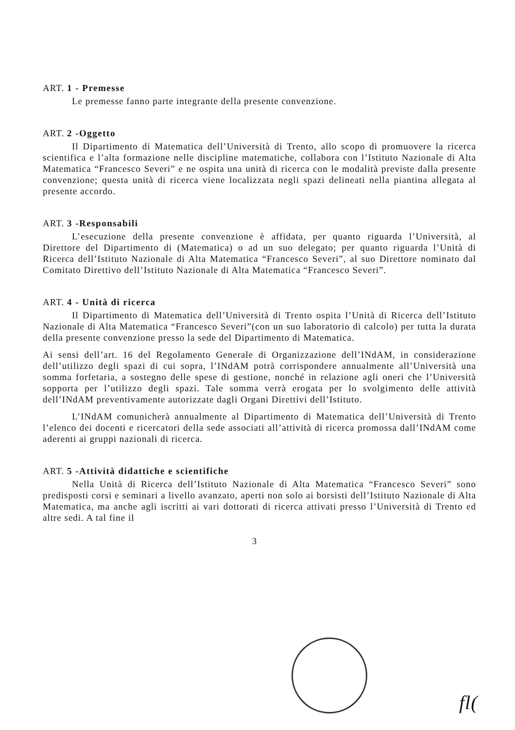ART. 1 - Premesse
Le premesse fanno parte integrante della presente convenzione.
ART. 2 -Oggetto
Il Dipartimento di Matematica dell’Università di Trento, allo scopo di promuovere la ricerca scientifica e l’alta formazione nelle discipline matematiche, collabora con l’Istituto Nazionale di Alta Matematica “Francesco Severi” e ne ospita una unità di ricerca con le modalità previste dalla presente convenzione; questa unità di ricerca viene localizzata negli spazi delineati nella piantina allegata al presente accordo.
ART. 3 -Responsabili
L’esecuzione della presente convenzione è affidata, per quanto riguarda l’Università, al Direttore del Dipartimento di (Matematica) o ad un suo delegato; per quanto riguarda l’Unità di Ricerca dell’Istituto Nazionale di Alta Matematica “Francesco Severi”, al suo Direttore nominato dal Comitato Direttivo dell’Istituto Nazionale di Alta Matematica “Francesco Severi”.
ART. 4 - Unità di ricerca
Il Dipartimento di Matematica dell’Università di Trento ospita l’Unità di Ricerca dell’Istituto Nazionale di Alta Matematica “Francesco Severi”(con un suo laboratorio di calcolo) per tutta la durata della presente convenzione presso la sede del Dipartimento di Matematica.
Ai sensi dell’art. 16 del Regolamento Generale di Organizzazione dell’INdAM, in considerazione dell’utilizzo degli spazi di cui sopra, l’INdAM potrà corrispondere annualmente all’Università una somma forfetaria, a sostegno delle spese di gestione, nonché in relazione agli oneri che l’Università sopporta per l’utilizzo degli spazi. Tale somma verrà erogata per lo svolgimento delle attività dell’INdAM preventivamente autorizzate dagli Organi Direttivi dell’Istituto.
L’INdAM comunicherà annualmente al Dipartimento di Matematica dell’Università di Trento l’elenco dei docenti e ricercatori della sede associati all’attività di ricerca promossa dall’INdAM come aderenti ai gruppi nazionali di ricerca.
ART. 5 -Attività didattiche e scientifiche
Nella Unità di Ricerca dell’Istituto Nazionale di Alta Matematica “Francesco Severi” sono predisposti corsi e seminari a livello avanzato, aperti non solo ai borsisti dell’Istituto Nazionale di Alta Matematica, ma anche agli iscritti ai vari dottorati di ricerca attivati presso l’Università di Trento ed altre sedi. A tal fine il
3
fl(